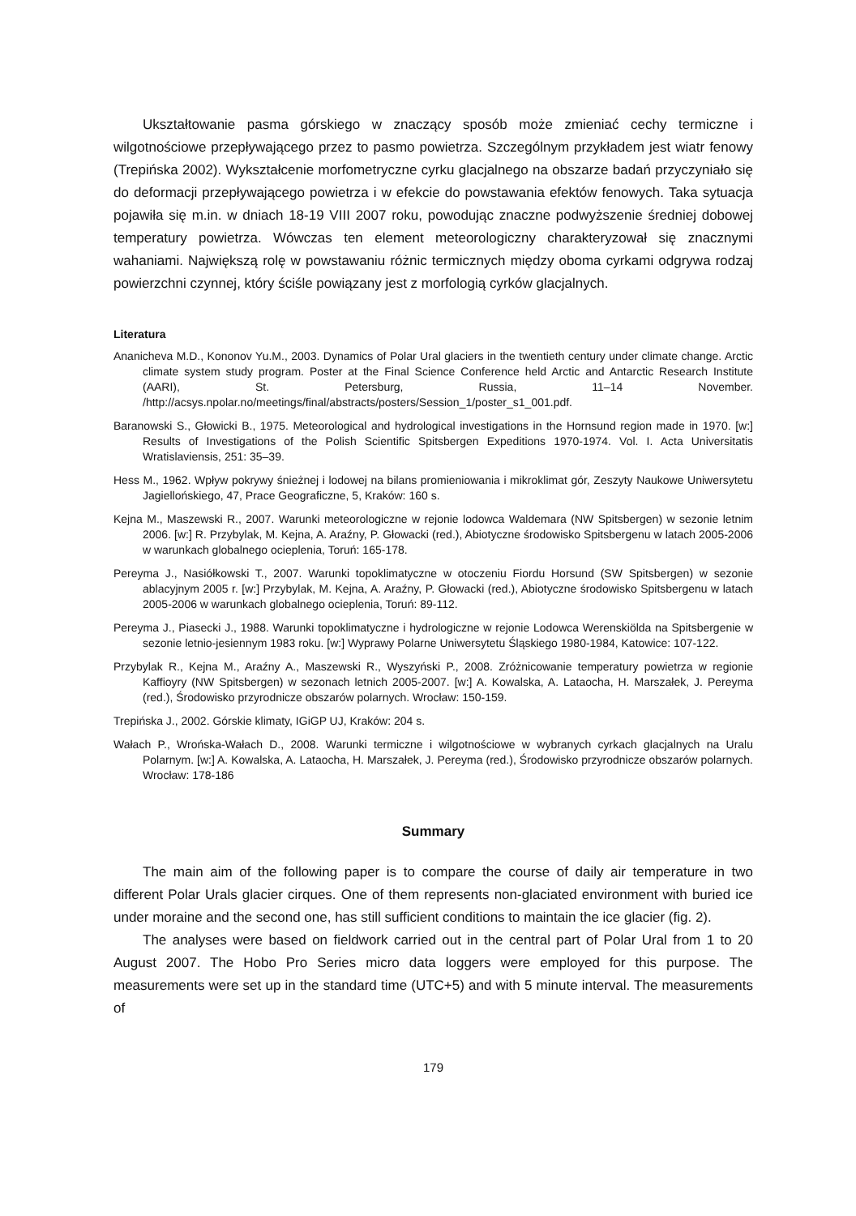Ukształtowanie pasma górskiego w znaczący sposób może zmieniać cechy termiczne i wilgotnościowe przepływającego przez to pasmo powietrza. Szczególnym przykładem jest wiatr fenowy (Trepińska 2002). Wykształcenie morfometryczne cyrku glacjalnego na obszarze badań przyczyniało się do deformacji przepływającego powietrza i w efekcie do powstawania efektów fenowych. Taka sytuacja pojawiła się m.in. w dniach 18-19 VIII 2007 roku, powodując znaczne podwyższenie średniej dobowej temperatury powietrza. Wówczas ten element meteorologiczny charakteryzował się znacznymi wahaniami. Największą rolę w powstawaniu różnic termicznych między oboma cyrkami odgrywa rodzaj powierzchni czynnej, który ściśle powiązany jest z morfologią cyrków glacjalnych.
Literatura
Ananicheva M.D., Kononov Yu.M., 2003. Dynamics of Polar Ural glaciers in the twentieth century under climate change. Arctic climate system study program. Poster at the Final Science Conference held Arctic and Antarctic Research Institute (AARI), St. Petersburg, Russia, 11–14 November. /http://acsys.npolar.no/meetings/final/abstracts/posters/Session_1/poster_s1_001.pdf.
Baranowski S., Głowicki B., 1975. Meteorological and hydrological investigations in the Hornsund region made in 1970. [w:] Results of Investigations of the Polish Scientific Spitsbergen Expeditions 1970-1974. Vol. I. Acta Universitatis Wratislaviensis, 251: 35–39.
Hess M., 1962. Wpływ pokrywy śnieżnej i lodowej na bilans promieniowania i mikroklimat gór, Zeszyty Naukowe Uniwersytetu Jagiellońskiego, 47, Prace Geograficzne, 5, Kraków: 160 s.
Kejna M., Maszewski R., 2007. Warunki meteorologiczne w rejonie lodowca Waldemara (NW Spitsbergen) w sezonie letnim 2006. [w:] R. Przybylak, M. Kejna, A. Araźny, P. Głowacki (red.), Abiotyczne środowisko Spitsbergenu w latach 2005-2006 w warunkach globalnego ocieplenia, Toruń: 165-178.
Pereyma J., Nasiółkowski T., 2007. Warunki topoklimatyczne w otoczeniu Fiordu Horsund (SW Spitsbergen) w sezonie ablacyjnym 2005 r. [w:] Przybylak, M. Kejna, A. Araźny, P. Głowacki (red.), Abiotyczne środowisko Spitsbergenu w latach 2005-2006 w warunkach globalnego ocieplenia, Toruń: 89-112.
Pereyma J., Piasecki J., 1988. Warunki topoklimatyczne i hydrologiczne w rejonie Lodowca Werenskiölda na Spitsbergenie w sezonie letnio-jesiennym 1983 roku. [w:] Wyprawy Polarne Uniwersytetu Śląskiego 1980-1984, Katowice: 107-122.
Przybylak R., Kejna M., Araźny A., Maszewski R., Wyszyński P., 2008. Zróżnicowanie temperatury powietrza w regionie Kaffioyry (NW Spitsbergen) w sezonach letnich 2005-2007. [w:] A. Kowalska, A. Lataocha, H. Marszałek, J. Pereyma (red.), Środowisko przyrodnicze obszarów polarnych. Wrocław: 150-159.
Trepińska J., 2002. Górskie klimaty, IGiGP UJ, Kraków: 204 s.
Wałach P., Wrońska-Wałach D., 2008. Warunki termiczne i wilgotnościowe w wybranych cyrkach glacjalnych na Uralu Polarnym. [w:] A. Kowalska, A. Lataocha, H. Marszałek, J. Pereyma (red.), Środowisko przyrodnicze obszarów polarnych. Wrocław: 178-186
Summary
The main aim of the following paper is to compare the course of daily air temperature in two different Polar Urals glacier cirques. One of them represents non-glaciated environment with buried ice under moraine and the second one, has still sufficient conditions to maintain the ice glacier (fig. 2).
The analyses were based on fieldwork carried out in the central part of Polar Ural from 1 to 20 August 2007. The Hobo Pro Series micro data loggers were employed for this purpose. The measurements were set up in the standard time (UTC+5) and with 5 minute interval. The measurements of
179